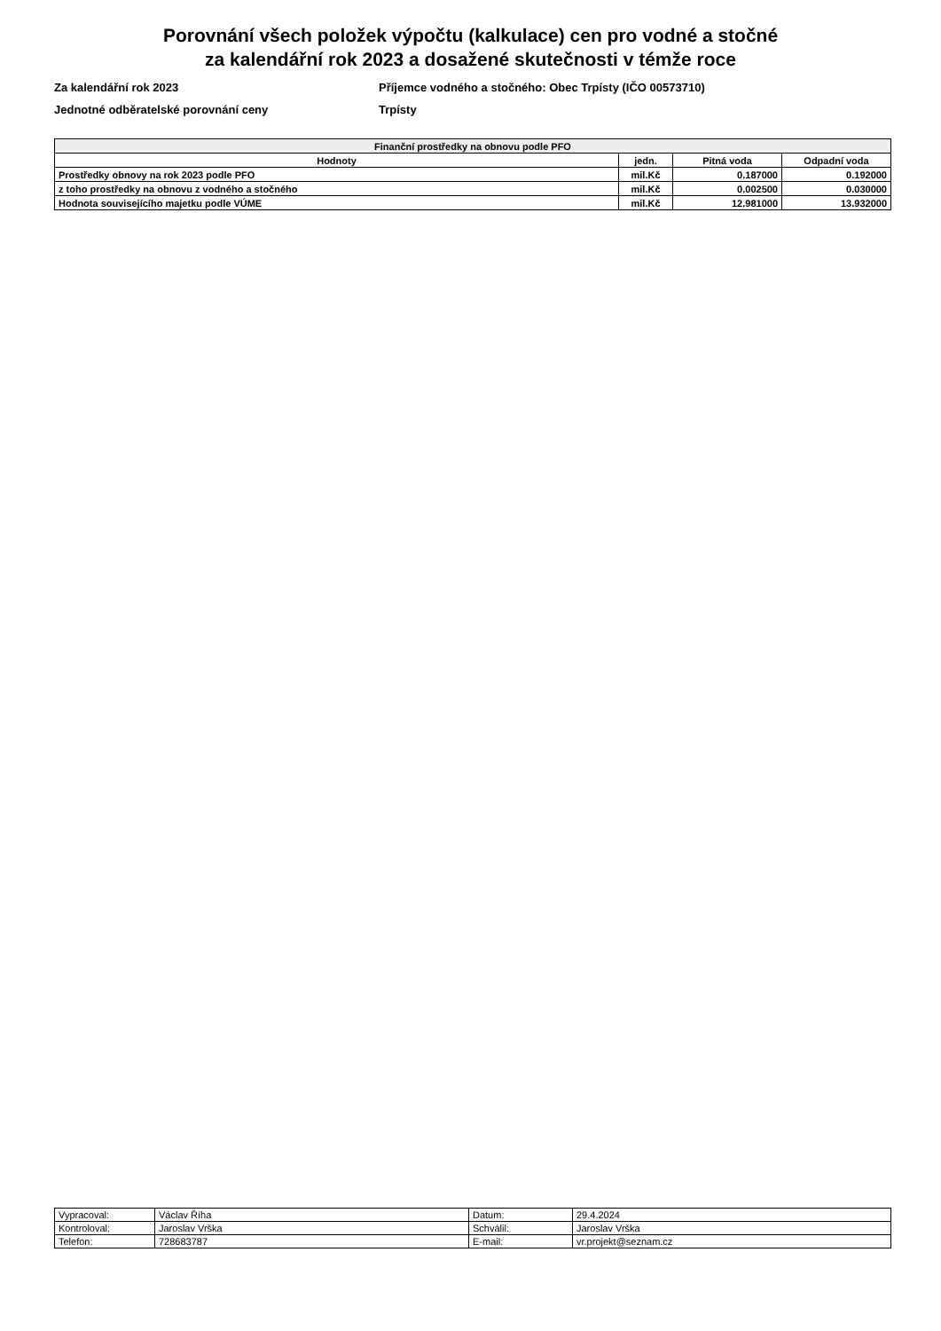Porovnání všech položek výpočtu (kalkulace) cen pro vodné a stočné
za kalendářní rok 2023 a dosažené skutečnosti v témže roce
Za kalendářní rok 2023
Jednotné odběratelské porovnání ceny
Příjemce vodného a stočného: Obec Trpísty (IČO 00573710)
Trpísty
| Finanční prostředky na obnovu podle PFO | | | |
| --- | --- | --- | --- |
| Hodnoty | jedn. | Pitná voda | Odpadní voda |
| Prostředky obnovy na rok 2023 podle PFO | mil.Kč | 0.187000 | 0.192000 |
| z toho prostředky na obnovu z vodného a stočného | mil.Kč | 0.002500 | 0.030000 |
| Hodnota souvisejícího majetku podle VÚME | mil.Kč | 12.981000 | 13.932000 |
| Vypracoval: | Václav Říha | Datum: | 29.4.2024 |
| Kontroloval: | Jaroslav Vrška | Schválil: | Jaroslav Vrška |
| Telefon: | 728683787 | E-mail: | vr.projekt@seznam.cz |